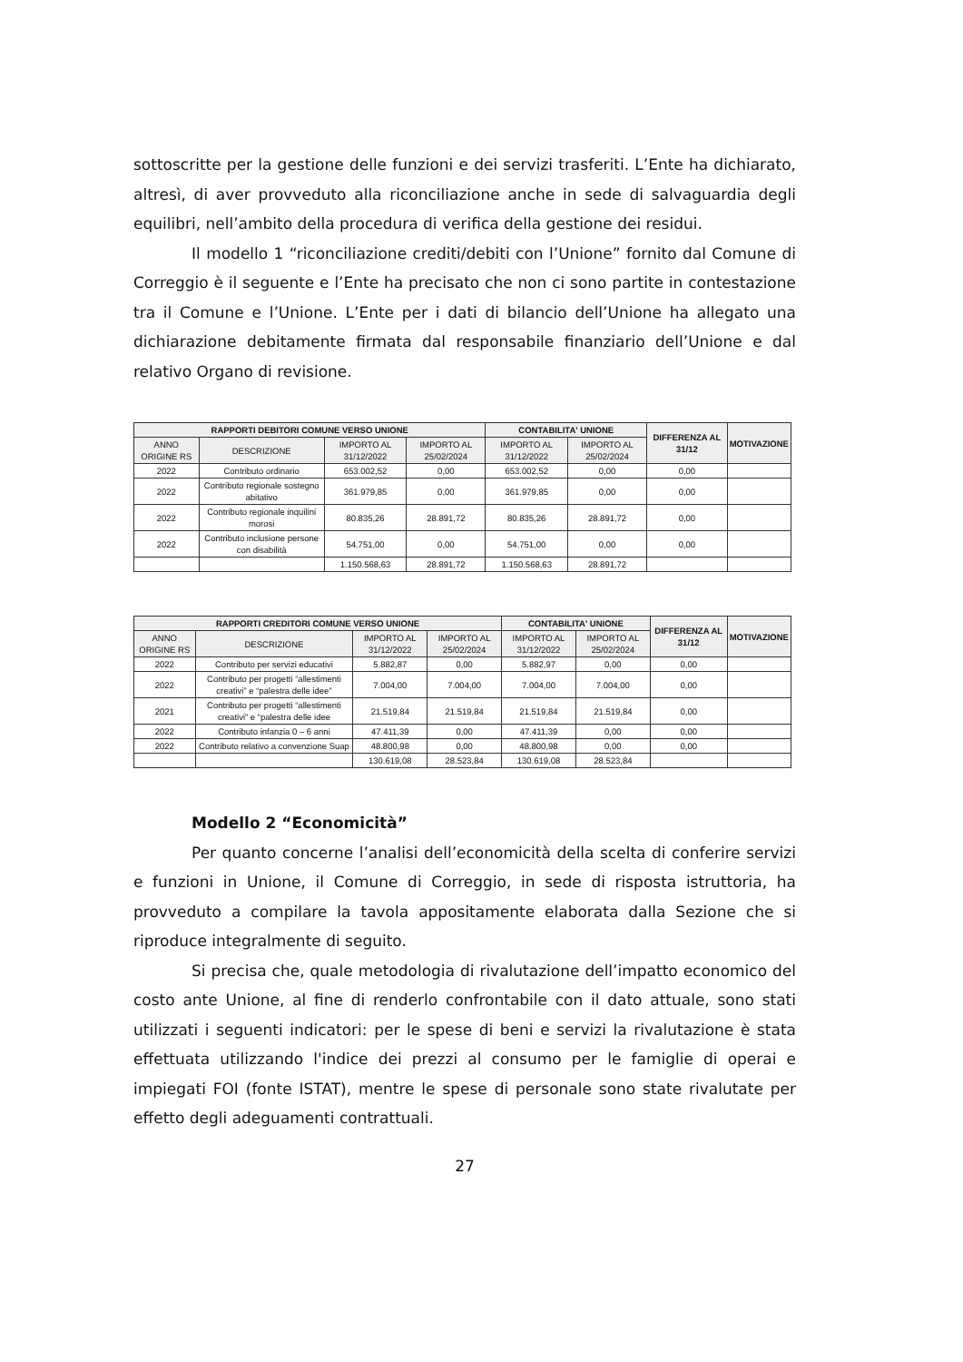sottoscritte per la gestione delle funzioni e dei servizi trasferiti. L’Ente ha dichiarato, altresì, di aver provveduto alla riconciliazione anche in sede di salvaguardia degli equilibri, nell’ambito della procedura di verifica della gestione dei residui.
Il modello 1 “riconciliazione crediti/debiti con l’Unione” fornito dal Comune di Correggio è il seguente e l’Ente ha precisato che non ci sono partite in contestazione tra il Comune e l’Unione. L’Ente per i dati di bilancio dell’Unione ha allegato una dichiarazione debitamente firmata dal responsabile finanziario dell’Unione e dal relativo Organo di revisione.
| RAPPORTI DEBITORI COMUNE VERSO UNIONE | | | | CONTABILITA' UNIONE | | DIFFERENZA AL 31/12 | MOTIVAZIONE |
| --- | --- | --- | --- | --- | --- | --- | --- |
| ANNO ORIGINE RS | DESCRIZIONE | IMPORTO AL 31/12/2022 | IMPORTO AL 25/02/2024 | IMPORTO AL 31/12/2022 | IMPORTO AL 25/02/2024 | | |
| 2022 | Contributo ordinario | 653.002,52 | 0,00 | 653.002,52 | 0,00 | 0,00 | |
| 2022 | Contributo regionale sostegno abitativo | 361.979,85 | 0,00 | 361.979,85 | 0,00 | 0,00 | |
| 2022 | Contributo regionale inquilini morosi | 80.835,26 | 28.891,72 | 80.835,26 | 28.891,72 | 0,00 | |
| 2022 | Contributo inclusione persone con disabilità | 54.751,00 | 0,00 | 54.751,00 | 0,00 | 0,00 | |
| | | 1.150.568,63 | 28.891,72 | 1.150.568,63 | 28.891,72 | | |
| RAPPORTI CREDITORI COMUNE VERSO UNIONE | | | | CONTABILITA' UNIONE | | DIFFERENZA AL 31/12 | MOTIVAZIONE |
| --- | --- | --- | --- | --- | --- | --- | --- |
| ANNO ORIGINE RS | DESCRIZIONE | IMPORTO AL 31/12/2022 | IMPORTO AL 25/02/2024 | IMPORTO AL 31/12/2022 | IMPORTO AL 25/02/2024 | | |
| 2022 | Contributo per servizi educativi | 5.882,87 | 0,00 | 5.882,97 | 0,00 | 0,00 | |
| 2022 | Contributo per progetti “allestimenti creativi” e “palestra delle idee” | 7.004,00 | 7.004,00 | 7.004,00 | 7.004,00 | 0,00 | |
| 2021 | Contributo per progetti “allestimenti creativi” e “palestra delle idee | 21.519,84 | 21.519,84 | 21.519,84 | 21.519,84 | 0,00 | |
| 2022 | Contributo infanzia 0 – 6 anni | 47.411,39 | 0,00 | 47.411,39 | 0,00 | 0,00 | |
| 2022 | Contributo relativo a convenzione Suap | 48.800,98 | 0,00 | 48.800,98 | 0,00 | 0,00 | |
| | | 130.619,08 | 28.523,84 | 130.619,08 | 28.523,84 | | |
Modello 2 “Economicità”
Per quanto concerne l’analisi dell’economicità della scelta di conferire servizi e funzioni in Unione, il Comune di Correggio, in sede di risposta istruttoria, ha provveduto a compilare la tavola appositamente elaborata dalla Sezione che si riproduce integralmente di seguito.
Si precisa che, quale metodologia di rivalutazione dell’impatto economico del costo ante Unione, al fine di renderlo confrontabile con il dato attuale, sono stati utilizzati i seguenti indicatori: per le spese di beni e servizi la rivalutazione è stata effettuata utilizzando l'indice dei prezzi al consumo per le famiglie di operai e impiegati FOI (fonte ISTAT), mentre le spese di personale sono state rivalutate per effetto degli adeguamenti contrattuali.
27